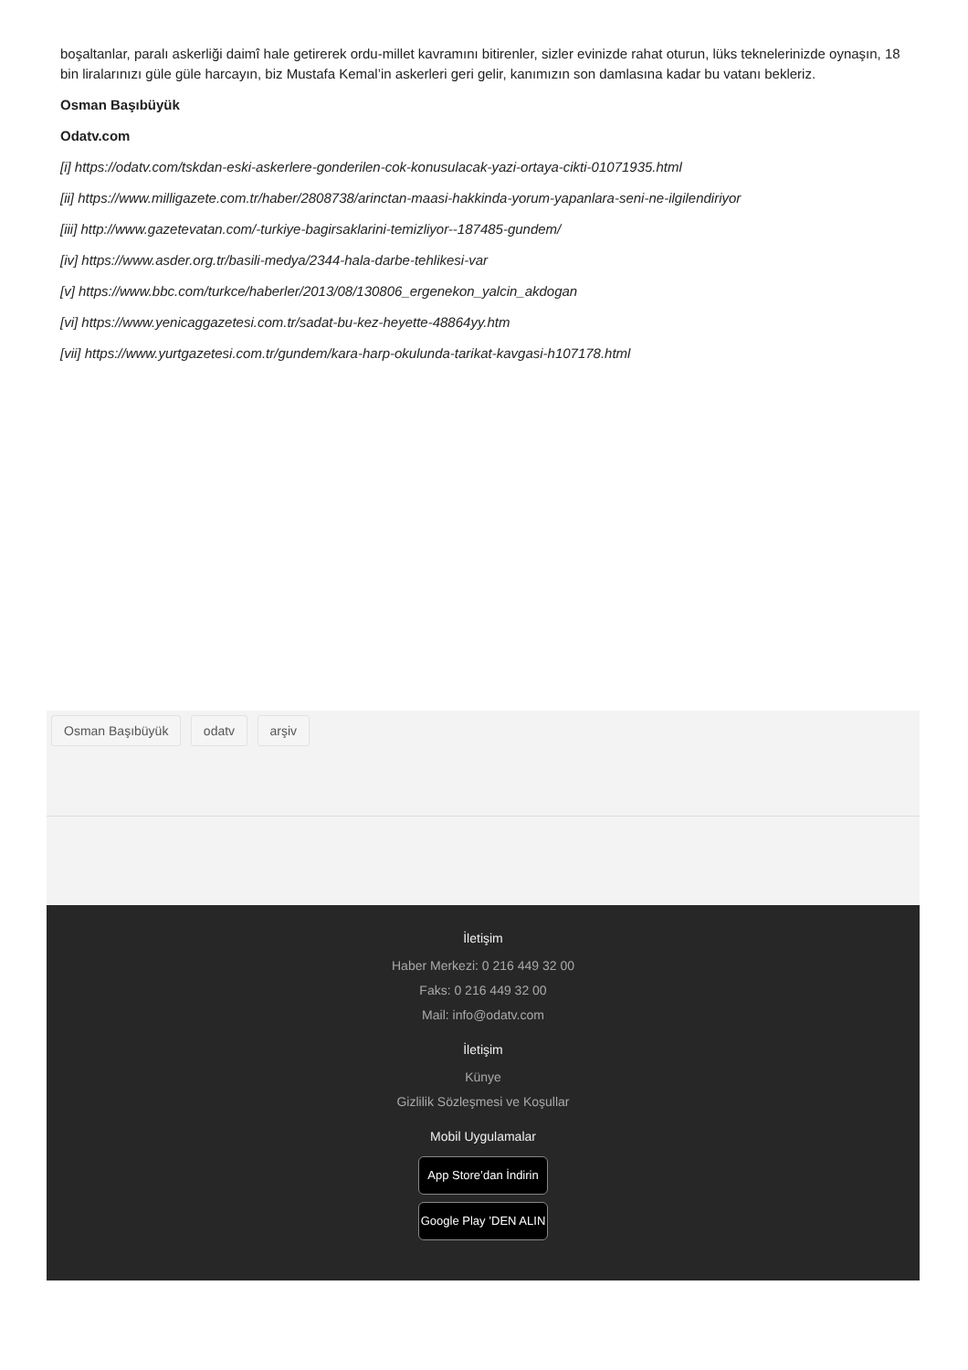boşaltanlar, paralı askerliği daimî hale getirerek ordu-millet kavramını bitirenler, sizler evinizde rahat oturun, lüks teknelerinizde oynaşın, 18 bin liralarınızı güle güle harcayın, biz Mustafa Kemal’in askerleri geri gelir, kanımızın son damlasına kadar bu vatanı bekleriz.
Osman Başıbüyük
Odatv.com
[i] https://odatv.com/tskdan-eski-askerlere-gonderilen-cok-konusulacak-yazi-ortaya-cikti-01071935.html
[ii] https://www.milligazete.com.tr/haber/2808738/arinctan-maasi-hakkinda-yorum-yapanlara-seni-ne-ilgilendiriyor
[iii] http://www.gazetevatan.com/-turkiye-bagirsaklarini-temizliyor--187485-gundem/
[iv] https://www.asder.org.tr/basili-medya/2344-hala-darbe-tehlikesi-var
[v] https://www.bbc.com/turkce/haberler/2013/08/130806_ergenekon_yalcin_akdogan
[vi] https://www.yenicaggazetesi.com.tr/sadat-bu-kez-heyette-48864yy.htm
[vii] https://www.yurtgazetesi.com.tr/gundem/kara-harp-okulunda-tarikat-kavgasi-h107178.html
Osman Başıbüyük odatv arşiv
İletişim
Haber Merkezi: 0 216 449 32 00
Faks: 0 216 449 32 00
Mail: info@odatv.com
İletişim
Künye
Gizlilik Sözleşmesi ve Koşullar
Mobil Uygulamalar
App Store’dan İndirin
Google Play ’DEN ALIN